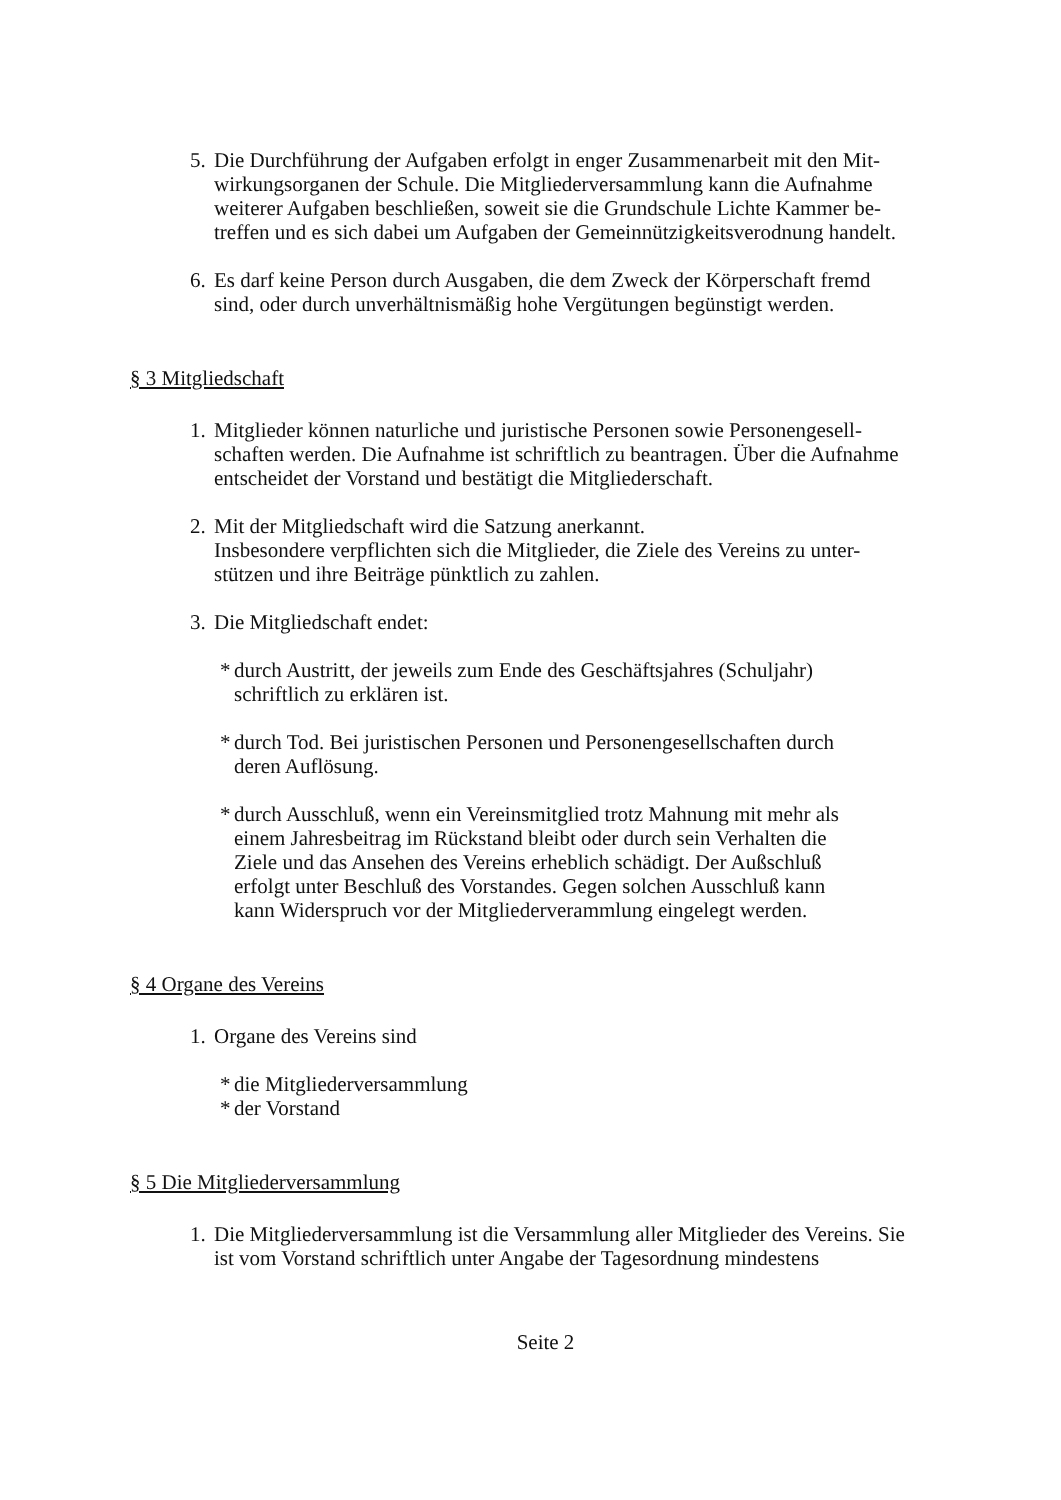5.
Die Durchführung der Aufgaben erfolgt in enger Zusammenarbeit mit den Mit-wirkungsorganen der Schule. Die Mitgliederversammlung kann die Aufnahme weiterer Aufgaben beschließen, soweit sie die Grundschule Lichte Kammer be-treffen und es sich dabei um Aufgaben der Gemeinnützigkeitsverodnung handelt.
6.
Es darf keine Person durch Ausgaben, die dem Zweck der Körperschaft fremd sind, oder durch unverhältnismäßig hohe Vergütungen begünstigt werden.
§ 3 Mitgliedschaft
1.
Mitglieder können naturliche und juristische Personen sowie Personengesell-schaften werden. Die Aufnahme ist schriftlich zu beantragen. Über die Aufnahme entscheidet der Vorstand und bestätigt die Mitgliederschaft.
2.
Mit der Mitgliedschaft wird die Satzung anerkannt.
Insbesondere verpflichten sich die Mitglieder, die Ziele des Vereins zu unter-stützen und ihre Beiträge pünktlich zu zahlen.
3.
Die Mitgliedschaft endet:
* durch Austritt, der jeweils zum Ende des Geschäftsjahres (Schuljahr) schriftlich zu erklären ist.
* durch Tod. Bei juristischen Personen und Personengesellschaften durch deren Auflösung.
* durch Ausschluß, wenn ein Vereinsmitglied trotz Mahnung mit mehr als einem Jahresbeitrag im Rückstand bleibt oder durch sein Verhalten die Ziele und das Ansehen des Vereins erheblich schädigt. Der Außschluß erfolgt unter Beschluß des Vorstandes. Gegen solchen Ausschluß kann kann Widerspruch vor der Mitgliederverammlung eingelegt werden.
§ 4 Organe des Vereins
1.
Organe des Vereins sind
* die Mitgliederversammlung
* der Vorstand
§ 5 Die Mitgliederversammlung
1.
Die Mitgliederversammlung ist die Versammlung aller Mitglieder des Vereins. Sie ist vom Vorstand schriftlich unter Angabe der Tagesordnung mindestens
Seite 2